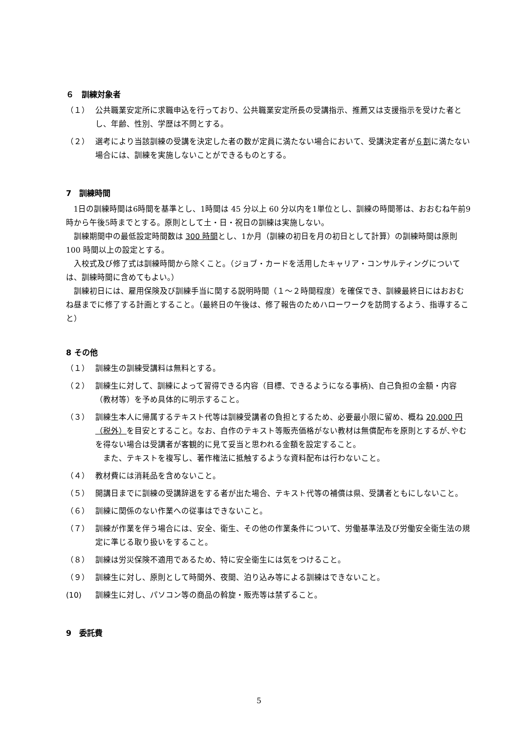６　訓練対象者
（１） 公共職業安定所に求職申込を行っており、公共職業安定所長の受講指示、推薦又は支援指示を受けた者とし、年齢、性別、学歴は不問とする。
（２） 選考により当該訓練の受講を決定した者の数が定員に満たない場合において、受講決定者が６割に満たない場合には、訓練を実施しないことができるものとする。
7　訓練時間
1日の訓練時間は6時間を基準とし、1時間は 45 分以上 60 分以内を1単位とし、訓練の時間帯は、おおむね午前9時から午後5時までとする。原則として土・日・祝日の訓練は実施しない。
訓練期間中の最低設定時間数は 300 時間とし、1か月（訓練の初日を月の初日として計算）の訓練時間は原則 100 時間以上の設定とする。
入校式及び修了式は訓練時間から除くこと。（ジョブ・カードを活用したキャリア・コンサルティングについては、訓練時間に含めてもよい。）
訓練初日には、雇用保険及び訓練手当に関する説明時間（１～２時間程度）を確保でき、訓練最終日にはおおむね昼までに修了する計画とすること。（最終日の午後は、修了報告のためハローワークを訪問するよう、指導すること）
8 その他
（１） 訓練生の訓練受講料は無料とする。
（２） 訓練生に対して、訓練によって習得できる内容（目標、できるようになる事柄)、自己負担の金額・内容（教材等）を予め具体的に明示すること。
（３） 訓練生本人に帰属するテキスト代等は訓練受講者の負担とするため、必要最小限に留め、概ね 20,000 円（税外）を目安とすること。なお、自作のテキスト等販売価格がない教材は無償配布を原則とするが､やむを得ない場合は受講者が客観的に見て妥当と思われる金額を設定すること。
　また、テキストを複写し、著作権法に抵触するような資料配布は行わないこと。
（４） 教材費には消耗品を含めないこと。
（５） 開講日までに訓練の受講辞退をする者が出た場合、テキスト代等の補償は県、受講者ともにしないこと。
（６） 訓練に関係のない作業への従事はできないこと。
（７） 訓練が作業を伴う場合には、安全、衛生、その他の作業条件について、労働基準法及び労働安全衛生法の規定に準じる取り扱いをすること。
（８） 訓練は労災保険不適用であるため、特に安全衛生には気をつけること。
（９） 訓練生に対し、原則として時間外、夜間、泊り込み等による訓練はできないこと。
(10) 訓練生に対し、パソコン等の商品の斡旋・販売等は禁ずること。
9　委託費
5